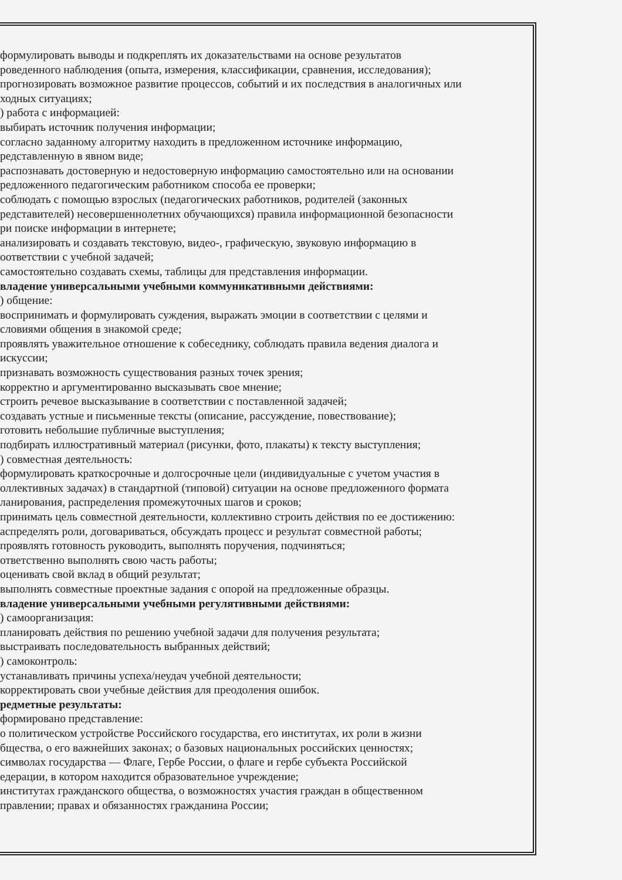формулировать выводы и подкреплять их доказательствами на основе результатов
роведенного наблюдения (опыта, измерения, классификации, сравнения, исследования);
прогнозировать возможное развитие процессов, событий и их последствия в аналогичных или
ходных ситуациях;
) работа с информацией:
выбирать источник получения информации;
согласно заданному алгоритму находить в предложенном источнике информацию,
редставленную в явном виде;
распознавать достоверную и недостоверную информацию самостоятельно или на основании
редложенного педагогическим работником способа ее проверки;
соблюдать с помощью взрослых (педагогических работников, родителей (законных
редставителей) несовершеннолетних обучающихся) правила информационной безопасности
ри поиске информации в интернете;
анализировать и создавать текстовую, видео-, графическую, звуковую информацию в
оответствии с учебной задачей;
самостоятельно создавать схемы, таблицы для представления информации.
владение универсальными учебными коммуникативными действиями:
) общение:
воспринимать и формулировать суждения, выражать эмоции в соответствии с целями и
словиями общения в знакомой среде;
проявлять уважительное отношение к собеседнику, соблюдать правила ведения диалога и
искуссии;
признавать возможность существования разных точек зрения;
корректно и аргументированно высказывать свое мнение;
строить речевое высказывание в соответствии с поставленной задачей;
создавать устные и письменные тексты (описание, рассуждение, повествование);
готовить небольшие публичные выступления;
подбирать иллюстративный материал (рисунки, фото, плакаты) к тексту выступления;
) совместная деятельность:
формулировать краткосрочные и долгосрочные цели (индивидуальные с учетом участия в
оллективных задачах) в стандартной (типовой) ситуации на основе предложенного формата
ланирования, распределения промежуточных шагов и сроков;
принимать цель совместной деятельности, коллективно строить действия по ее достижению:
аспределять роли, договариваться, обсуждать процесс и результат совместной работы;
проявлять готовность руководить, выполнять поручения, подчиняться;
ответственно выполнять свою часть работы;
оценивать свой вклад в общий результат;
выполнять совместные проектные задания с опорой на предложенные образцы.
владение универсальными учебными регулятивными действиями:
) самоорганизация:
планировать действия по решению учебной задачи для получения результата;
выстраивать последовательность выбранных действий;
) самоконтроль:
устанавливать причины успеха/неудач учебной деятельности;
корректировать свои учебные действия для преодоления ошибок.
редметные результаты:
формировано представление:
о политическом устройстве Российского государства, его институтах, их роли в жизни
бщества, о его важнейших законах; о базовых национальных российских ценностях;
символах государства — Флаге, Гербе России, о флаге и гербе субъекта Российской
едерации, в котором находится образовательное учреждение;
институтах гражданского общества, о возможностях участия граждан в общественном
правлении; правах и обязанностях гражданина России;